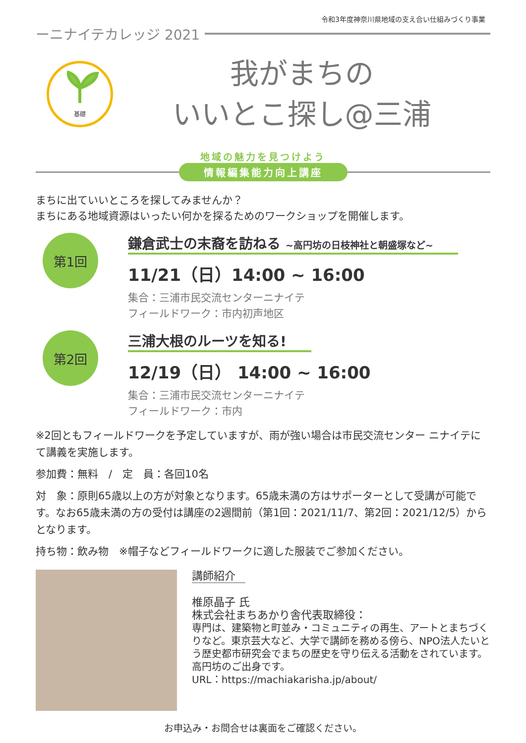令和3年度神奈川県地域の支え合い仕組みづくり事業
ーニナイテカレッジ 2021
基礎
我がまちの
いいとこ探し@三浦
地域の魅力を見つけよう
情報編集能力向上講座
まちに出ていいところを探してみませんか？
まちにある地域資源はいったい何かを探るためのワークショップを開催します。
第1回
鎌倉武士の末裔を訪ねる ~高円坊の日枝神社と朝盛塚など~
11/21（日）14:00 ~ 16:00
集合：三浦市民交流センターニナイテ
フィールドワーク：市内初声地区
第2回
三浦大根のルーツを知る!
12/19（日） 14:00 ~ 16:00
集合：三浦市民交流センターニナイテ
フィールドワーク：市内
※2回ともフィールドワークを予定していますが、雨が強い場合は市民交流センター ニナイテにて講義を実施します。
参加費：無料　/　定　員：各回10名
対　象：原則65歳以上の方が対象となります。65歳未満の方はサポーターとして受講が可能です。なお65歳未満の方の受付は講座の2週間前（第1回：2021/11/7、第2回：2021/12/5）からとなります。
持ち物：飲み物　※帽子などフィールドワークに適した服装でご参加ください。
講師紹介
椎原晶子 氏
株式会社まちあかり舎代表取締役：
専門は、建築物と町並み・コミュニティの再生、アートとまちづくりなど。東京芸大など、大学で講師を務める傍ら、NPO法人たいとう歴史都市研究会でまちの歴史を守り伝える活動をされています。高円坊のご出身です。
URL：https://machiakarisha.jp/about/
お申込み・お問合せは裏面をご確認ください。